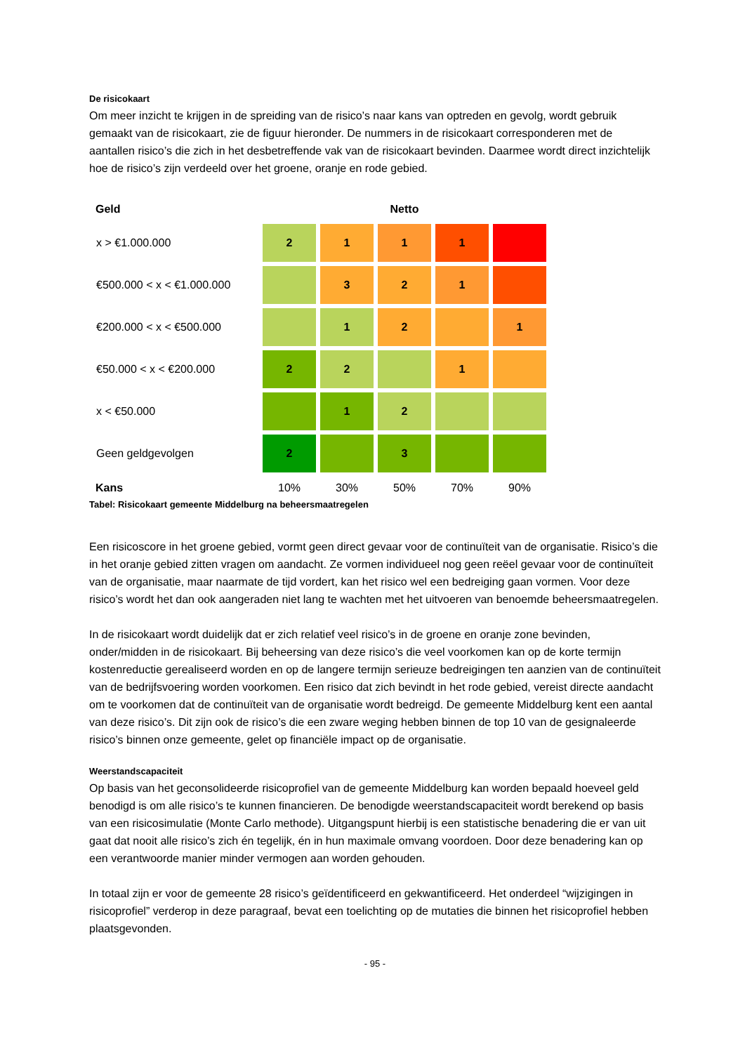De risicokaart
Om meer inzicht te krijgen in de spreiding van de risico’s naar kans van optreden en gevolg, wordt gebruik gemaakt van de risicokaart, zie de figuur hieronder. De nummers in de risicokaart corresponderen met de aantallen risico’s die zich in het desbetreffende vak van de risicokaart bevinden. Daarmee wordt direct inzichtelijk hoe de risico’s zijn verdeeld over het groene, oranje en rode gebied.
| Geld | Netto | | | | |
| --- | --- | --- | --- | --- | --- |
| x > €1.000.000 | 2 | 1 | 1 | 1 | |
| €500.000 < x < €1.000.000 | | 3 | 2 | 1 | |
| €200.000 < x < €500.000 | | 1 | 2 | | 1 |
| €50.000 < x < €200.000 | 2 | 2 | | 1 | |
| x < €50.000 | | 1 | 2 | | |
| Geen geldgevolgen | 2 | | 3 | | |
| Kans | 10% | 30% | 50% | 70% | 90% |
Tabel: Risicokaart gemeente Middelburg na beheersmaatregelen
Een risicoscore in het groene gebied, vormt geen direct gevaar voor de continuïteit van de organisatie. Risico’s die in het oranje gebied zitten vragen om aandacht. Ze vormen individueel nog geen reëel gevaar voor de continuïteit van de organisatie, maar naarmate de tijd vordert, kan het risico wel een bedreiging gaan vormen. Voor deze risico’s wordt het dan ook aangeraden niet lang te wachten met het uitvoeren van benoemde beheersmaatregelen.
In de risicokaart wordt duidelijk dat er zich relatief veel risico’s in de groene en oranje zone bevinden, onder/midden in de risicokaart. Bij beheersing van deze risico’s die veel voorkomen kan op de korte termijn kostenreductie gerealiseerd worden en op de langere termijn serieuze bedreigingen ten aanzien van de continuïteit van de bedrijfsvoering worden voorkomen. Een risico dat zich bevindt in het rode gebied, vereist directe aandacht om te voorkomen dat de continuïteit van de organisatie wordt bedreigd. De gemeente Middelburg kent een aantal van deze risico’s. Dit zijn ook de risico’s die een zware weging hebben binnen de top 10 van de gesignaleerde risico’s binnen onze gemeente, gelet op financiële impact op de organisatie.
Weerstandscapaciteit
Op basis van het geconsolideerde risicoprofiel van de gemeente Middelburg kan worden bepaald hoeveel geld benodigd is om alle risico’s te kunnen financieren. De benodigde weerstandscapaciteit wordt berekend op basis van een risicosimulatie (Monte Carlo methode). Uitgangspunt hierbij is een statistische benadering die er van uit gaat dat nooit alle risico’s zich én tegelijk, én in hun maximale omvang voordoen. Door deze benadering kan op een verantwoorde manier minder vermogen aan worden gehouden.
In totaal zijn er voor de gemeente 28 risico’s geïdentificeerd en gekwantificeerd. Het onderdeel “wijzigingen in risicoprofiel” verderop in deze paragraaf, bevat een toelichting op de mutaties die binnen het risicoprofiel hebben plaatsgevonden.
- 95 -